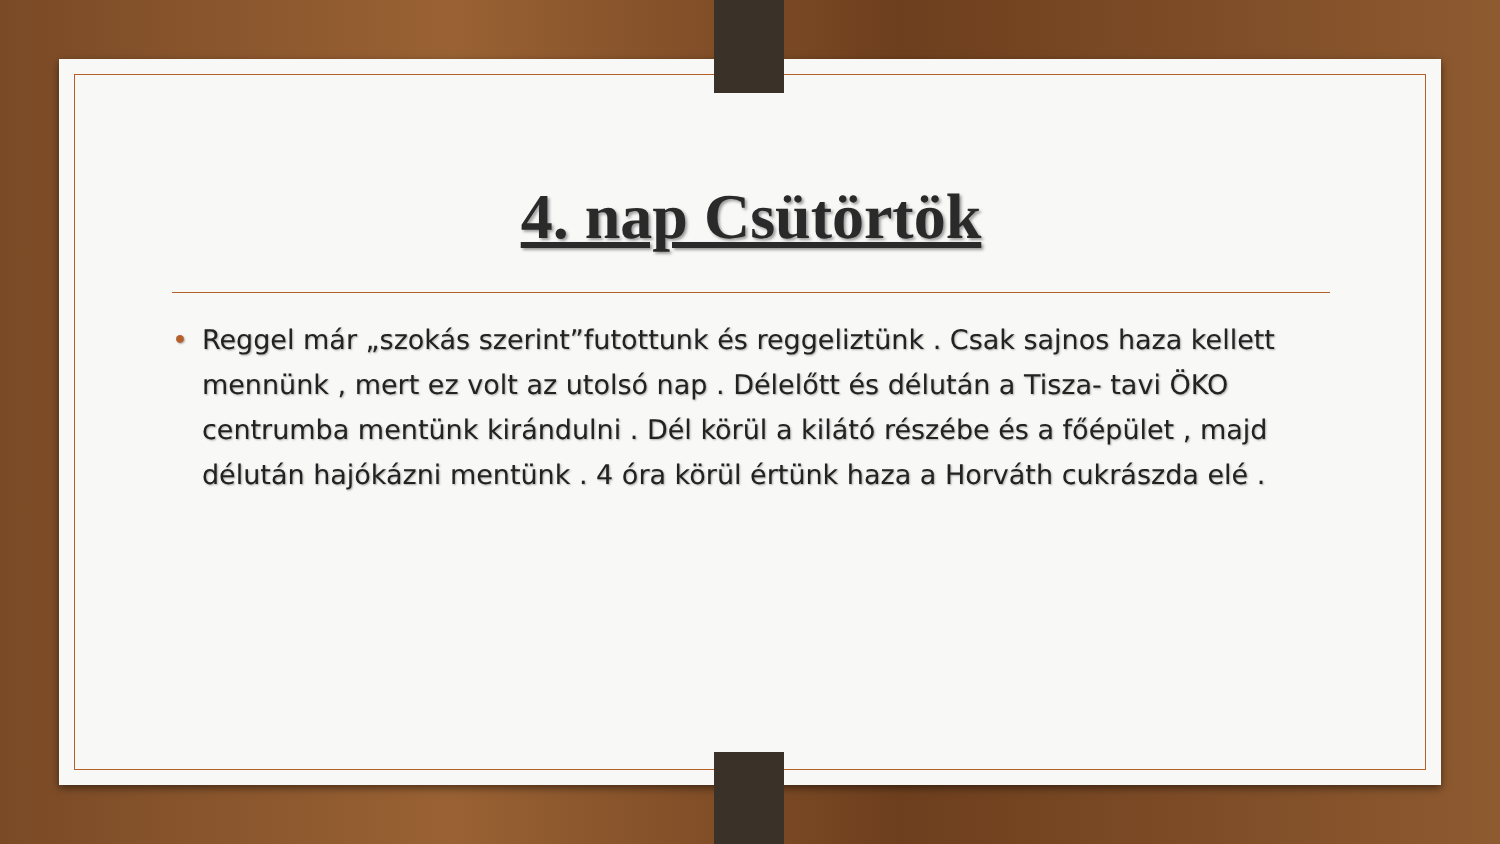4. nap Csütörtök
• Reggel már „szokás szerint”futottunk és reggeliztünk . Csak sajnos haza kellett mennünk , mert ez volt az utolsó nap . Délelőtt és délután a Tisza- tavi ÖKO centrumba mentünk kirándulni . Dél körül a kilátó részébe és a főépület , majd délután hajókázni mentünk . 4 óra körül értünk haza a Horváth cukrászda elé .